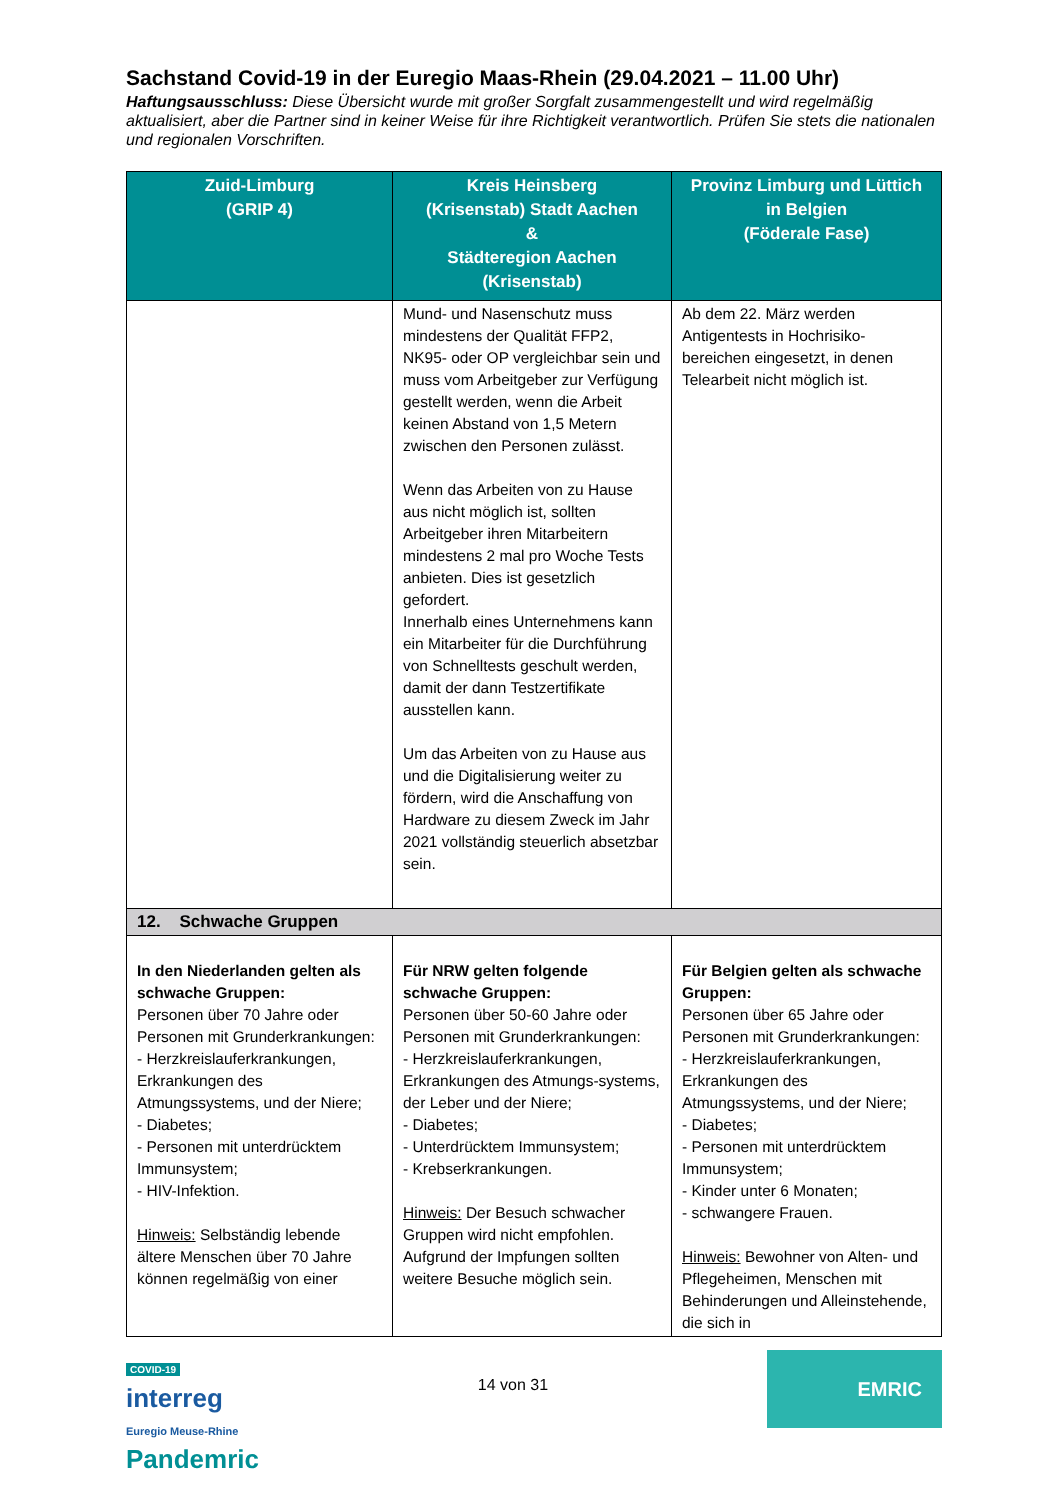Sachstand Covid-19 in der Euregio Maas-Rhein (29.04.2021 – 11.00 Uhr)
Haftungsausschluss: Diese Übersicht wurde mit großer Sorgfalt zusammengestellt und wird regelmäßig aktualisiert, aber die Partner sind in keiner Weise für ihre Richtigkeit verantwortlich. Prüfen Sie stets die nationalen und regionalen Vorschriften.
| Zuid-Limburg (GRIP 4) | Kreis Heinsberg (Krisenstab) Stadt Aachen & Städteregion Aachen (Krisenstab) | Provinz Limburg und Lüttich in Belgien (Föderale Fase) |
| --- | --- | --- |
| | Mund- und Nasenschutz muss mindestens der Qualität FFP2, NK95- oder OP vergleichbar sein und muss vom Arbeitgeber zur Verfügung gestellt werden, wenn die Arbeit keinen Abstand von 1,5 Metern zwischen den Personen zulässt. Wenn das Arbeiten von zu Hause aus nicht möglich ist, sollten Arbeitgeber ihren Mitarbeitern mindestens 2 mal pro Woche Tests anbieten. Dies ist gesetzlich gefordert. Innerhalb eines Unternehmens kann ein Mitarbeiter für die Durchführung von Schnelltests geschult werden, damit der dann Testzertifikate ausstellen kann. Um das Arbeiten von zu Hause aus und die Digitalisierung weiter zu fördern, wird die Anschaffung von Hardware zu diesem Zweck im Jahr 2021 vollständig steuerlich absetzbar sein. | Ab dem 22. März werden Antigentests in Hochrisiko-bereichen eingesetzt, in denen Telearbeit nicht möglich ist. |
| 12. Schwache Gruppen | | |
| In den Niederlanden gelten als schwache Gruppen: Personen über 70 Jahre oder Personen mit Grunderkrankungen: - Herzkreislauferkrankungen, Erkrankungen des Atmungssystems, und der Niere; - Diabetes; - Personen mit unterdrücktem Immunsystem; - HIV-Infektion. Hinweis: Selbständig lebende ältere Menschen über 70 Jahre können regelmäßig von einer | Für NRW gelten folgende schwache Gruppen: Personen über 50-60 Jahre oder Personen mit Grunderkrankungen: - Herzkreislauferkrankungen, Erkrankungen des Atmungs-systems, der Leber und der Niere; - Diabetes; - Unterdrücktem Immunsystem; - Krebserkrankungen. Hinweis: Der Besuch schwacher Gruppen wird nicht empfohlen. Aufgrund der Impfungen sollten weitere Besuche möglich sein. | Für Belgien gelten als schwache Gruppen: Personen über 65 Jahre oder Personen mit Grunderkrankungen: - Herzkreislauferkrankungen, Erkrankungen des Atmungssystems, und der Niere; - Diabetes; - Personen mit unterdrücktem Immunsystem; - Kinder unter 6 Monaten; - schwangere Frauen. Hinweis: Bewohner von Alten- und Pflegeheimen, Menschen mit Behinderungen und Alleinstehende, die sich in |
COVID-19
interreg
Euregio Meuse-Rhine
Pandemric
14 von 31
EMRIC